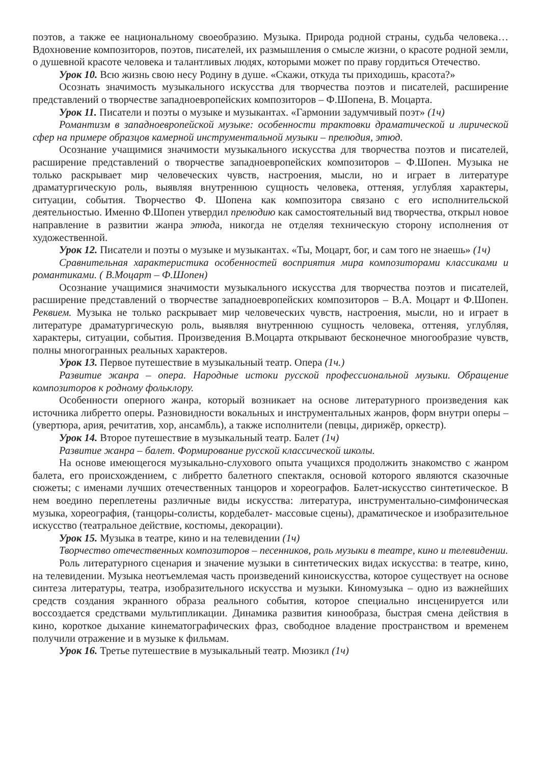поэтов, а также ее национальному своеобразию. Музыка. Природа родной страны, судьба человека… Вдохновение композиторов, поэтов, писателей, их размышления о смысле жизни, о красоте родной земли, о душевной красоте человека и талантливых людях, которыми может по праву гордиться Отечество.
Урок 10. Всю жизнь свою несу Родину в душе. «Скажи, откуда ты приходишь, красота?»
Осознать значимость музыкального искусства для творчества поэтов и писателей, расширение представлений о творчестве западноевропейских композиторов – Ф.Шопена, В. Моцарта.
Урок 11. Писатели и поэты о музыке и музыкантах. «Гармонии задумчивый поэт» (1ч)
Романтизм в западноевропейской музыке: особенности трактовки драматической и лирической сфер на примере образцов камерной инструментальной музыки – прелюдия, этюд.
Осознание учащимися значимости музыкального искусства для творчества поэтов и писателей, расширение представлений о творчестве западноевропейских композиторов – Ф.Шопен. Музыка не только раскрывает мир человеческих чувств, настроения, мысли, но и играет в литературе драматургическую роль, выявляя внутреннюю сущность человека, оттеняя, углубляя характеры, ситуации, события. Творчество Ф. Шопена как композитора связано с его исполнительской деятельностью. Именно Ф.Шопен утвердил прелюдию как самостоятельный вид творчества, открыл новое направление в развитии жанра этюда, никогда не отделяя техническую сторону исполнения от художественной.
Урок 12. Писатели и поэты о музыке и музыкантах. «Ты, Моцарт, бог, и сам того не знаешь» (1ч)
Сравнительная характеристика особенностей восприятия мира композиторами классиками и романтиками. ( В.Моцарт – Ф.Шопен)
Осознание учащимися значимости музыкального искусства для творчества поэтов и писателей, расширение представлений о творчестве западноевропейских композиторов – В.А. Моцарт и Ф.Шопен. Реквием. Музыка не только раскрывает мир человеческих чувств, настроения, мысли, но и играет в литературе драматургическую роль, выявляя внутреннюю сущность человека, оттеняя, углубляя, характеры, ситуации, события. Произведения В.Моцарта открывают бесконечное многообразие чувств, полны многогранных реальных характеров.
Урок 13. Первое путешествие в музыкальный театр. Опера (1ч.)
Развитие жанра – опера. Народные истоки русской профессиональной музыки. Обращение композиторов к родному фольклору.
Особенности оперного жанра, который возникает на основе литературного произведения как источника либретто оперы. Разновидности вокальных и инструментальных жанров, форм внутри оперы – (увертюра, ария, речитатив, хор, ансамбль), а также исполнители (певцы, дирижёр, оркестр).
Урок 14. Второе путешествие в музыкальный театр. Балет (1ч)
Развитие жанра – балет. Формирование русской классической школы.
На основе имеющегося музыкально-слухового опыта учащихся продолжить знакомство с жанром балета, его происхождением, с либретто балетного спектакля, основой которого являются сказочные сюжеты; с именами лучших отечественных танцоров и хореографов. Балет-искусство синтетическое. В нем воедино переплетены различные виды искусства: литература, инструментально-симфоническая музыка, хореография, (танцоры-солисты, кордебалет- массовые сцены), драматическое и изобразительное искусство (театральное действие, костюмы, декорации).
Урок 15. Музыка в театре, кино и на телевидении (1ч)
Творчество отечественных композиторов – песенников, роль музыки в театре, кино и телевидении.
Роль литературного сценария и значение музыки в синтетических видах искусства: в театре, кино, на телевидении. Музыка неотъемлемая часть произведений киноискусства, которое существует на основе синтеза литературы, театра, изобразительного искусства и музыки. Киномузыка – одно из важнейших средств создания экранного образа реального события, которое специально инсценируется или воссоздается средствами мультипликации. Динамика развития кинообраза, быстрая смена действия в кино, короткое дыхание кинематографических фраз, свободное владение пространством и временем получили отражение и в музыке к фильмам.
Урок 16. Третье путешествие в музыкальный театр. Мюзикл (1ч)